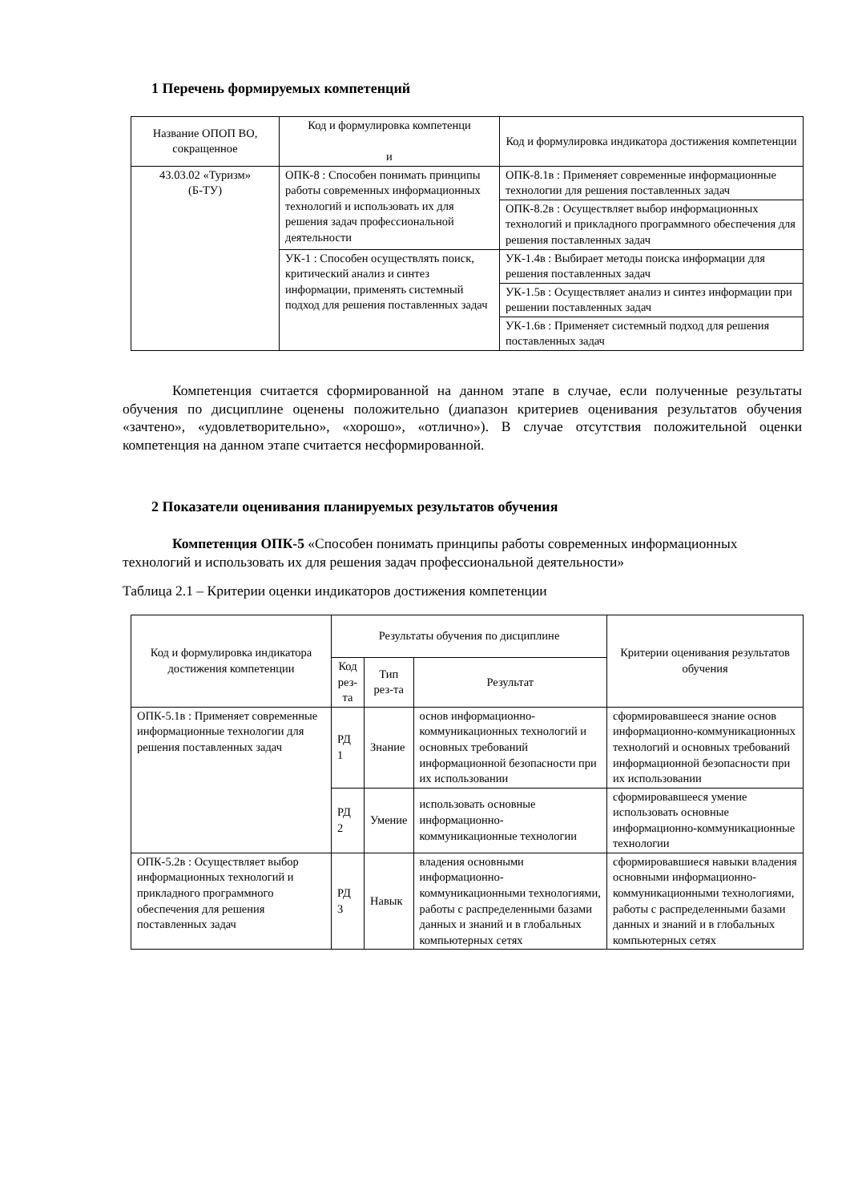1 Перечень формируемых компетенций
| Название ОПОП ВО, сокращенное | Код и формулировка компетенци и | Код и формулировка индикатора достижения компетенции |
| --- | --- | --- |
| 43.03.02 «Туризм» (Б-ТУ) | ОПК-8 : Способен понимать принципы работы современных информационных технологий и использовать их для решения задач профессиональной деятельности | ОПК-8.1в : Применяет современные информационные технологии для решения поставленных задач |
| | | ОПК-8.2в : Осуществляет выбор информационных технологий и прикладного программного обеспечения для решения поставленных задач |
| | УК-1 : Способен осуществлять поиск, критический анализ и синтез информации, применять системный подход для решения поставленных задач | УК-1.4в : Выбирает методы поиска информации для решения поставленных задач |
| | | УК-1.5в : Осуществляет анализ и синтез информации при решении поставленных задач |
| | | УК-1.6в : Применяет системный подход для решения поставленных задач |
Компетенция считается сформированной на данном этапе в случае, если полученные результаты обучения по дисциплине оценены положительно (диапазон критериев оценивания результатов обучения «зачтено», «удовлетворительно», «хорошо», «отлично»). В случае отсутствия положительной оценки компетенция на данном этапе считается несформированной.
2 Показатели оценивания планируемых результатов обучения
Компетенция ОПК-5 «Способен понимать принципы работы современных информационных технологий и использовать их для решения задач профессиональной деятельности»
Таблица 2.1 – Критерии оценки индикаторов достижения компетенции
| Код и формулировка индикатора достижения компетенции | Результаты обучения по дисциплине | | | Критерии оценивания результатов обучения |
| --- | --- | --- | --- | --- |
| | Код рез-та | Тип рез-та | Результат | |
| ОПК-5.1в : Применяет современные информационные технологии для решения поставленных задач | РД 1 | Знание | основ информационно-коммуникационных технологий и основных требований информационной безопасности при их использовании | сформировавшееся знание основ информационно-коммуникационных технологий и основных требований информационной безопасности при их использовании |
| | РД 2 | Умение | использовать основные информационно-коммуникационные технологии | сформировавшееся умение использовать основные информационно-коммуникационные технологии |
| ОПК-5.2в : Осуществляет выбор информационных технологий и прикладного программного обеспечения для решения поставленных задач | РД 3 | Навык | владения основными информационно-коммуникационными технологиями, работы с распределенными базами данных и знаний и в глобальных компьютерных сетях | сформировавшиеся навыки владения основными информационно-коммуникационными технологиями, работы с распределенными базами данных и знаний и в глобальных компьютерных сетях |